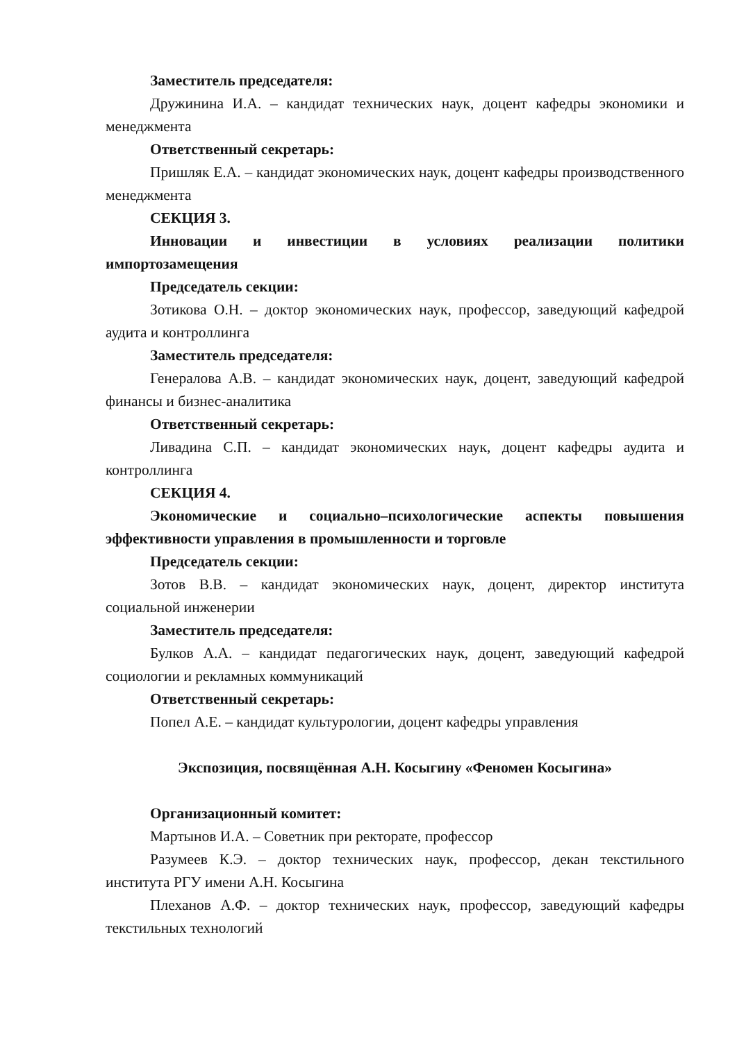Заместитель председателя:
Дружинина И.А. – кандидат технических наук, доцент кафедры экономики и менеджмента
Ответственный секретарь:
Пришляк Е.А. – кандидат экономических наук, доцент кафедры производственного менеджмента
СЕКЦИЯ 3.
Инновации и инвестиции в условиях реализации политики импортозамещения
Председатель секции:
Зотикова О.Н. – доктор экономических наук, профессор, заведующий кафедрой аудита и контроллинга
Заместитель председателя:
Генералова А.В. – кандидат экономических наук, доцент, заведующий кафедрой финансы и бизнес-аналитика
Ответственный секретарь:
Ливадина С.П. – кандидат экономических наук, доцент кафедры аудита и контроллинга
СЕКЦИЯ 4.
Экономические и социально–психологические аспекты повышения эффективности управления в промышленности и торговле
Председатель секции:
Зотов В.В. – кандидат экономических наук, доцент, директор института социальной инженерии
Заместитель председателя:
Булков А.А. – кандидат педагогических наук, доцент, заведующий кафедрой социологии и рекламных коммуникаций
Ответственный секретарь:
Попел А.Е. – кандидат культурологии, доцент кафедры управления
Экспозиция, посвящённая А.Н. Косыгину «Феномен Косыгина»
Организационный комитет:
Мартынов И.А. – Советник при ректорате, профессор
Разумеев К.Э. – доктор технических наук, профессор, декан текстильного института РГУ имени А.Н. Косыгина
Плеханов А.Ф. – доктор технических наук, профессор, заведующий кафедры текстильных технологий